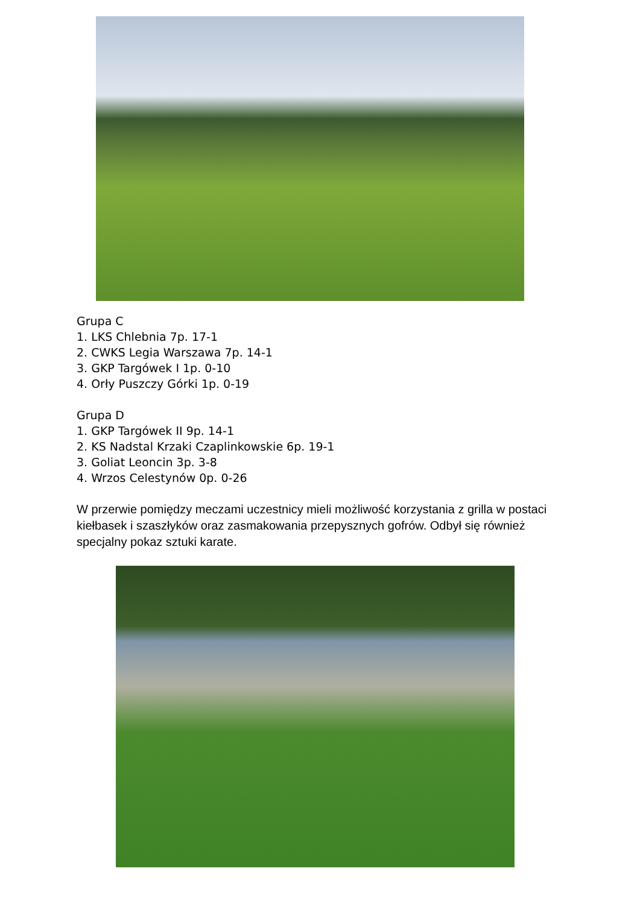Grupa C
1. LKS Chlebnia 7p. 17-1
2. CWKS Legia Warszawa 7p. 14-1
3. GKP Targówek I 1p. 0-10
4. Orły Puszczy Górki 1p. 0-19
Grupa D
1. GKP Targówek II 9p. 14-1
2. KS Nadstal Krzaki Czaplinkowskie 6p. 19-1
3. Goliat Leoncin 3p. 3-8
4. Wrzos Celestynów 0p. 0-26
W przerwie pomiędzy meczami uczestnicy mieli możliwość korzystania z grilla w postaci kiełbasek i szaszłyków oraz zasmakowania przepysznych gofrów. Odbył się również specjalny pokaz sztuki karate.